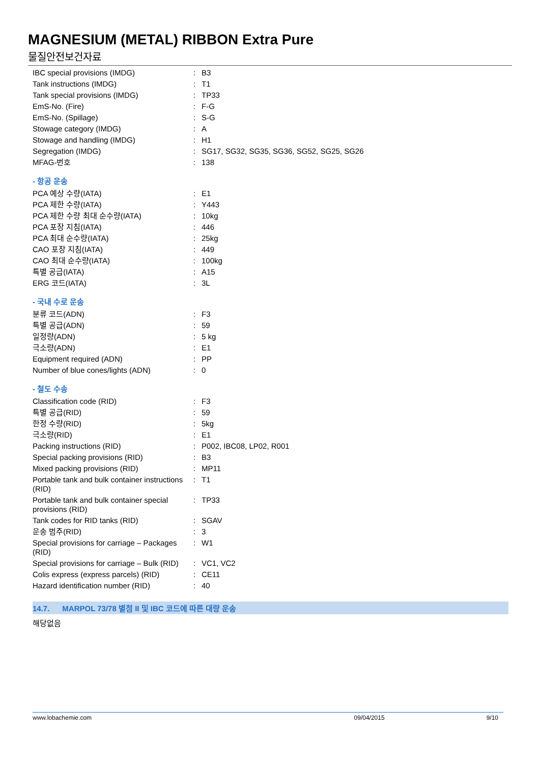MAGNESIUM (METAL) RIBBON Extra Pure
물질안전보건자료
| IBC special provisions (IMDG) | : | B3 |
| Tank instructions (IMDG) | : | T1 |
| Tank special provisions (IMDG) | : | TP33 |
| EmS-No. (Fire) | : | F-G |
| EmS-No. (Spillage) | : | S-G |
| Stowage category (IMDG) | : | A |
| Stowage and handling (IMDG) | : | H1 |
| Segregation (IMDG) | : | SG17, SG32, SG35, SG36, SG52, SG25, SG26 |
| MFAG-번호 | : | 138 |
- 항공 운송
| PCA 예상 수량(IATA) | : | E1 |
| PCA 제한 수량(IATA) | : | Y443 |
| PCA 제한 수량 최대 순수량(IATA) | : | 10kg |
| PCA 포장 지침(IATA) | : | 446 |
| PCA 최대 순수량(IATA) | : | 25kg |
| CAO 포장 지침(IATA) | : | 449 |
| CAO 최대 순수량(IATA) | : | 100kg |
| 특별 공급(IATA) | : | A15 |
| ERG 코드(IATA) | : | 3L |
- 국내 수로 운송
| 분류 코드(ADN) | : | F3 |
| 특별 공급(ADN) | : | 59 |
| 일정량(ADN) | : | 5 kg |
| 극소량(ADN) | : | E1 |
| Equipment required (ADN) | : | PP |
| Number of blue cones/lights (ADN) | : | 0 |
- 철도 수송
| Classification code (RID) | : | F3 |
| 특별 공급(RID) | : | 59 |
| 한정 수량(RID) | : | 5kg |
| 극소량(RID) | : | E1 |
| Packing instructions (RID) | : | P002, IBC08, LP02, R001 |
| Special packing provisions (RID) | : | B3 |
| Mixed packing provisions (RID) | : | MP11 |
| Portable tank and bulk container instructions (RID) | : | T1 |
| Portable tank and bulk container special provisions (RID) | : | TP33 |
| Tank codes for RID tanks (RID) | : | SGAV |
| 운송 범주(RID) | : | 3 |
| Special provisions for carriage – Packages (RID) | : | W1 |
| Special provisions for carriage – Bulk (RID) | : | VC1, VC2 |
| Colis express (express parcels) (RID) | : | CE11 |
| Hazard identification number (RID) | : | 40 |
14.7. MARPOL 73/78 별첨 II 및 IBC 코드에 따른 대량 운송
해당없음
www.lobachemie.com 09/04/2015 9/10